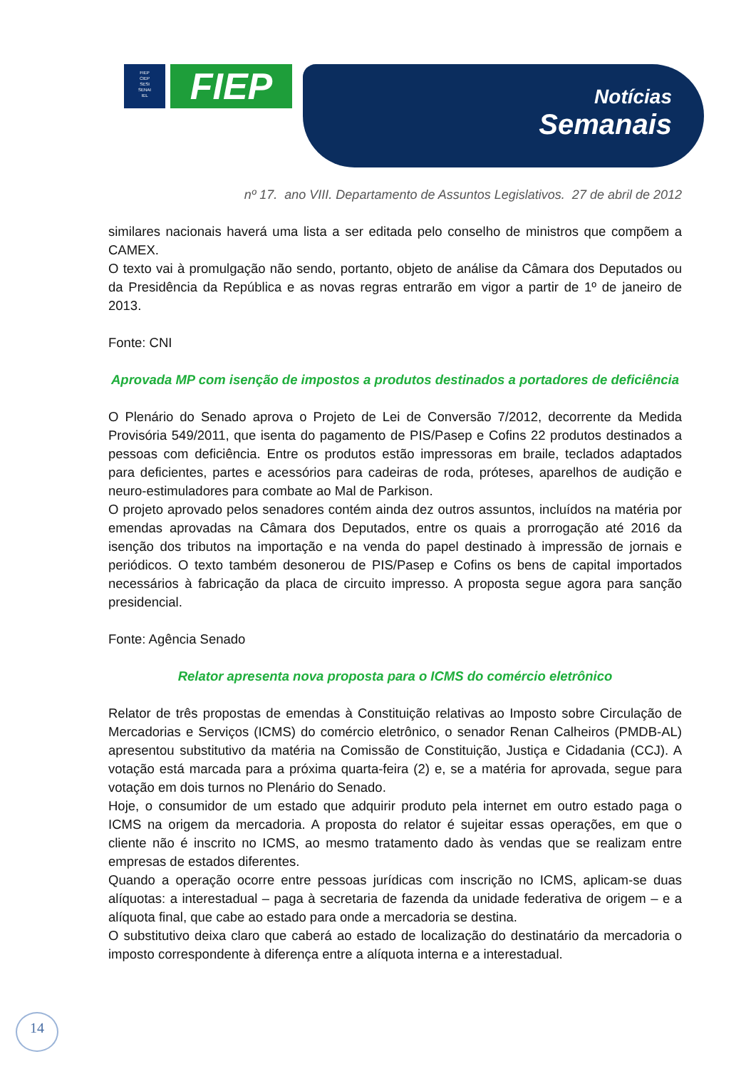FIEP
CIEP
SESI
SENAI
IEL
FIEP
Notícias
Semanais
nº 17. ano VIII. Departamento de Assuntos Legislativos. 27 de abril de 2012
similares nacionais haverá uma lista a ser editada pelo conselho de ministros que compõem a CAMEX.
O texto vai à promulgação não sendo, portanto, objeto de análise da Câmara dos Deputados ou da Presidência da República e as novas regras entrarão em vigor a partir de 1º de janeiro de 2013.
Fonte: CNI
Aprovada MP com isenção de impostos a produtos destinados a portadores de deficiência
O Plenário do Senado aprova o Projeto de Lei de Conversão 7/2012, decorrente da Medida Provisória 549/2011, que isenta do pagamento de PIS/Pasep e Cofins 22 produtos destinados a pessoas com deficiência. Entre os produtos estão impressoras em braile, teclados adaptados para deficientes, partes e acessórios para cadeiras de roda, próteses, aparelhos de audição e neuro-estimuladores para combate ao Mal de Parkison.
O projeto aprovado pelos senadores contém ainda dez outros assuntos, incluídos na matéria por emendas aprovadas na Câmara dos Deputados, entre os quais a prorrogação até 2016 da isenção dos tributos na importação e na venda do papel destinado à impressão de jornais e periódicos. O texto também desonerou de PIS/Pasep e Cofins os bens de capital importados necessários à fabricação da placa de circuito impresso. A proposta segue agora para sanção presidencial.
Fonte: Agência Senado
Relator apresenta nova proposta para o ICMS do comércio eletrônico
Relator de três propostas de emendas à Constituição relativas ao Imposto sobre Circulação de Mercadorias e Serviços (ICMS) do comércio eletrônico, o senador Renan Calheiros (PMDB-AL) apresentou substitutivo da matéria na Comissão de Constituição, Justiça e Cidadania (CCJ). A votação está marcada para a próxima quarta-feira (2) e, se a matéria for aprovada, segue para votação em dois turnos no Plenário do Senado.
Hoje, o consumidor de um estado que adquirir produto pela internet em outro estado paga o ICMS na origem da mercadoria. A proposta do relator é sujeitar essas operações, em que o cliente não é inscrito no ICMS, ao mesmo tratamento dado às vendas que se realizam entre empresas de estados diferentes.
Quando a operação ocorre entre pessoas jurídicas com inscrição no ICMS, aplicam-se duas alíquotas: a interestadual – paga à secretaria de fazenda da unidade federativa de origem – e a alíquota final, que cabe ao estado para onde a mercadoria se destina.
O substitutivo deixa claro que caberá ao estado de localização do destinatário da mercadoria o imposto correspondente à diferença entre a alíquota interna e a interestadual.
14